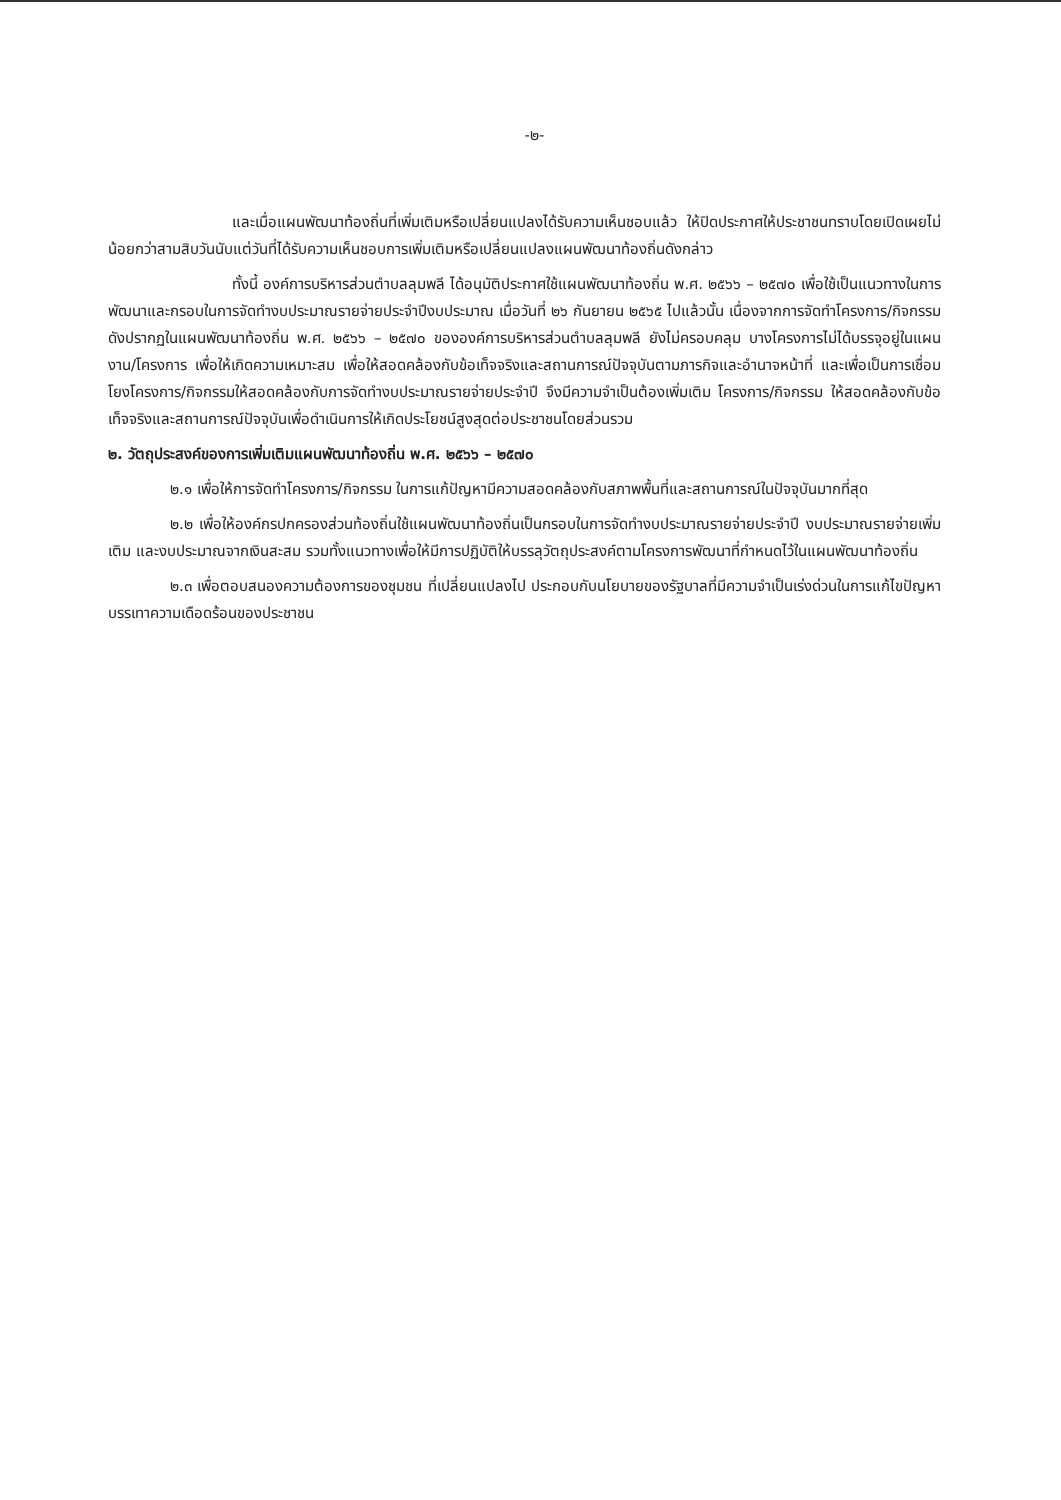-๒-
และเมื่อแผนพัฒนาท้องถิ่นที่เพิ่มเติมหรือเปลี่ยนแปลงได้รับความเห็นชอบแล้ว ให้ปิดประกาศให้ประชาชนทราบโดยเปิดเผยไม่น้อยกว่าสามสิบวันนับแต่วันที่ได้รับความเห็นชอบการเพิ่มเติมหรือเปลี่ยนแปลงแผนพัฒนาท้องถิ่นดังกล่าว
ทั้งนี้ องค์การบริหารส่วนตำบลลุมพลี ได้อนุมัติประกาศใช้แผนพัฒนาท้องถิ่น พ.ศ. ๒๕๖๖ – ๒๕๗๐ เพื่อใช้เป็นแนวทางในการพัฒนาและกรอบในการจัดทำงบประมาณรายจ่ายประจำปีงบประมาณ เมื่อวันที่ ๒๖ กันยายน ๒๕๖๕ ไปแล้วนั้น เนื่องจากการจัดทำโครงการ/กิจกรรม ดังปรากฏในแผนพัฒนาท้องถิ่น พ.ศ. ๒๕๖๖ – ๒๕๗๐ ขององค์การบริหารส่วนตำบลลุมพลี ยังไม่ครอบคลุม บางโครงการไม่ได้บรรจุอยู่ในแผนงาน/โครงการ เพื่อให้เกิดความเหมาะสม เพื่อให้สอดคล้องกับข้อเท็จจริงและสถานการณ์ปัจจุบันตามภารกิจและอำนาจหน้าที่ และเพื่อเป็นการเชื่อมโยงโครงการ/กิจกรรมให้สอดคล้องกับการจัดทำงบประมาณรายจ่ายประจำปี จึงมีความจำเป็นต้องเพิ่มเติม โครงการ/กิจกรรม ให้สอดคล้องกับข้อเท็จจริงและสถานการณ์ปัจจุบันเพื่อดำเนินการให้เกิดประโยชน์สูงสุดต่อประชาชนโดยส่วนรวม
๒. วัตถุประสงค์ของการเพิ่มเติมแผนพัฒนาท้องถิ่น พ.ศ. ๒๕๖๖ – ๒๕๗๐
๒.๑ เพื่อให้การจัดทำโครงการ/กิจกรรม ในการแก้ปัญหามีความสอดคล้องกับสภาพพื้นที่และสถานการณ์ในปัจจุบันมากที่สุด
๒.๒ เพื่อให้องค์กรปกครองส่วนท้องถิ่นใช้แผนพัฒนาท้องถิ่นเป็นกรอบในการจัดทำงบประมาณรายจ่ายประจำปี งบประมาณรายจ่ายเพิ่มเติม และงบประมาณจากเงินสะสม รวมทั้งแนวทางเพื่อให้มีการปฏิบัติให้บรรลุวัตถุประสงค์ตามโครงการพัฒนาที่กำหนดไว้ในแผนพัฒนาท้องถิ่น
๒.๓ เพื่อตอบสนองความต้องการของชุมชน ที่เปลี่ยนแปลงไป ประกอบกับนโยบายของรัฐบาลที่มีความจำเป็นเร่งด่วนในการแก้ไขปัญหา บรรเทาความเดือดร้อนของประชาชน